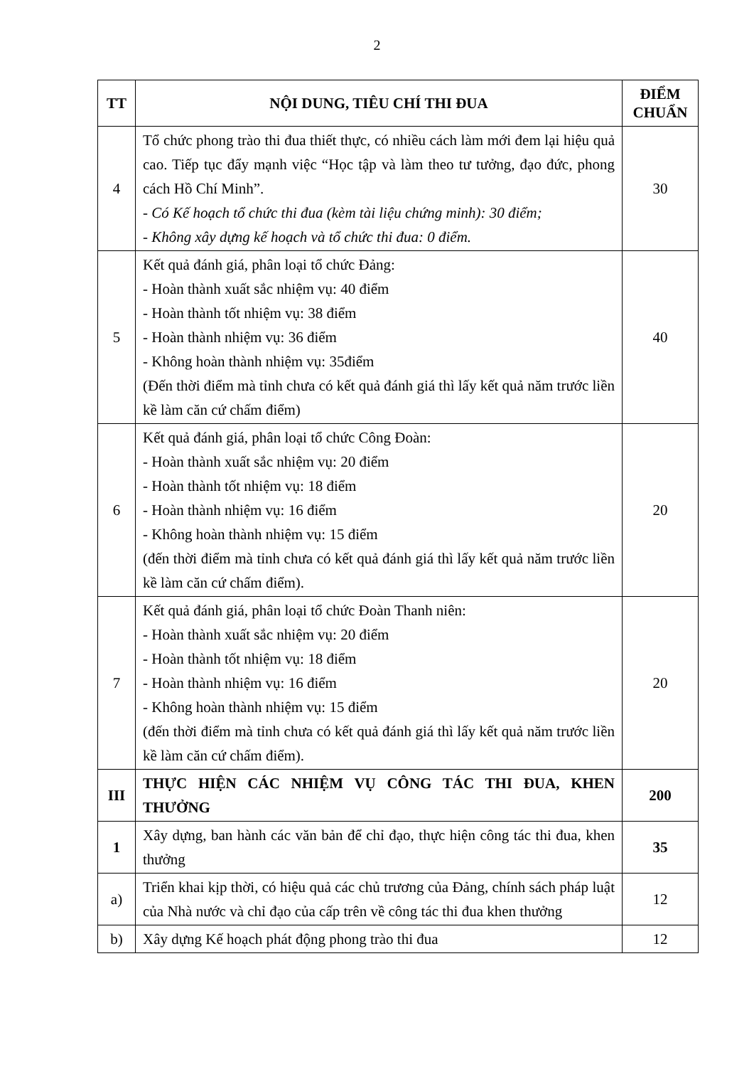2
| TT | NỘI DUNG, TIÊU CHÍ THI ĐUA | ĐIỂM CHUẨN |
| --- | --- | --- |
| 4 | Tổ chức phong trào thi đua thiết thực, có nhiều cách làm mới đem lại hiệu quả cao. Tiếp tục đẩy mạnh việc “Học tập và làm theo tư tưởng, đạo đức, phong cách Hồ Chí Minh”. - Có Kế hoạch tổ chức thi đua (kèm tài liệu chứng minh): 30 điểm; - Không xây dựng kế hoạch và tổ chức thi đua: 0 điểm. | 30 |
| 5 | Kết quả đánh giá, phân loại tổ chức Đảng: - Hoàn thành xuất sắc nhiệm vụ: 40 điểm - Hoàn thành tốt nhiệm vụ: 38 điểm - Hoàn thành nhiệm vụ: 36 điểm - Không hoàn thành nhiệm vụ: 35điểm (Đến thời điểm mà tỉnh chưa có kết quả đánh giá thì lấy kết quả năm trước liền kề làm căn cứ chấm điểm) | 40 |
| 6 | Kết quả đánh giá, phân loại tổ chức Công Đoàn: - Hoàn thành xuất sắc nhiệm vụ: 20 điểm - Hoàn thành tốt nhiệm vụ: 18 điểm - Hoàn thành nhiệm vụ: 16 điểm - Không hoàn thành nhiệm vụ: 15 điểm (đến thời điểm mà tỉnh chưa có kết quả đánh giá thì lấy kết quả năm trước liền kề làm căn cứ chấm điểm). | 20 |
| 7 | Kết quả đánh giá, phân loại tổ chức Đoàn Thanh niên: - Hoàn thành xuất sắc nhiệm vụ: 20 điểm - Hoàn thành tốt nhiệm vụ: 18 điểm - Hoàn thành nhiệm vụ: 16 điểm - Không hoàn thành nhiệm vụ: 15 điểm (đến thời điểm mà tỉnh chưa có kết quả đánh giá thì lấy kết quả năm trước liền kề làm căn cứ chấm điểm). | 20 |
| III | THỰC HIỆN CÁC NHIỆM VỤ CÔNG TÁC THI ĐUA, KHEN THƯỞNG | 200 |
| 1 | Xây dựng, ban hành các văn bản để chỉ đạo, thực hiện công tác thi đua, khen thưởng | 35 |
| a) | Triển khai kịp thời, có hiệu quả các chủ trương của Đảng, chính sách pháp luật của Nhà nước và chỉ đạo của cấp trên về công tác thi đua khen thưởng | 12 |
| b) | Xây dựng Kế hoạch phát động phong trào thi đua | 12 |